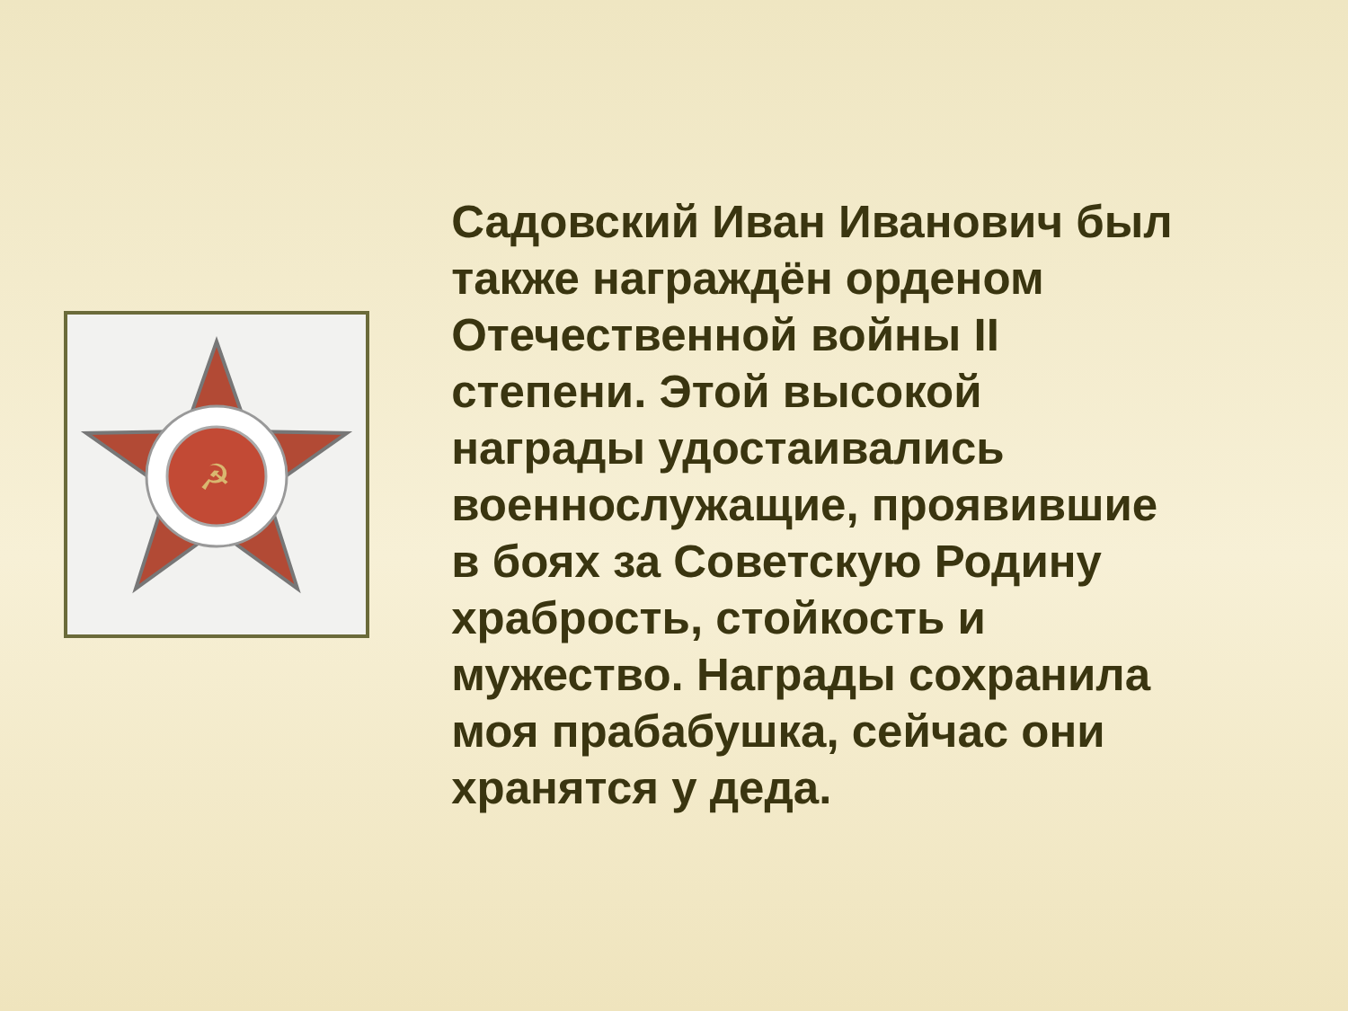☭
Садовский Иван Иванович был
также награждён орденом
Отечественной войны II
степени. Этой высокой
награды удостаивались
военнослужащие, проявившие
в боях за Советскую Родину
храбрость, стойкость и
мужество. Награды сохранила
моя прабабушка, сейчас они
хранятся у деда.